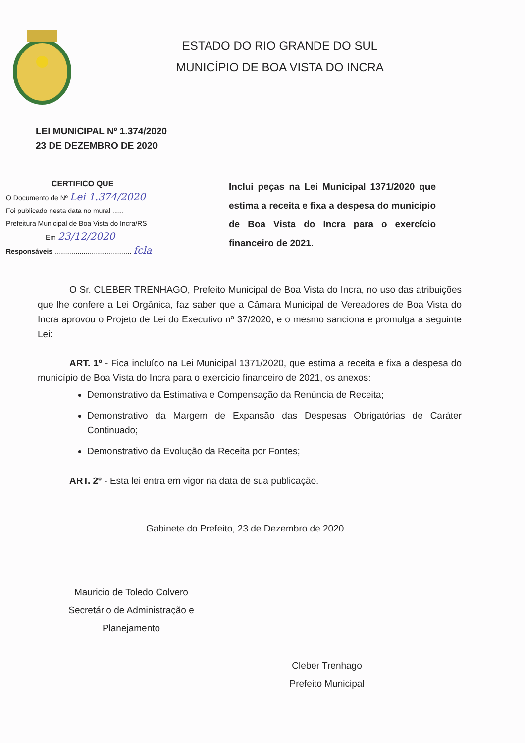ESTADO DO RIO GRANDE DO SUL
MUNICÍPIO DE BOA VISTA DO INCRA
LEI MUNICIPAL Nº 1.374/2020
23 DE DEZEMBRO DE 2020
CERTIFICO QUE
O Documento de Nº Lei 1.374/2020
Foi publicado nesta data no mural ......
Prefeitura Municipal de Boa Vista do Incra/RS
Em 23/12/2020
Responsáveis ........................................ fcla
Inclui peças na Lei Municipal 1371/2020 que estima a receita e fixa a despesa do município de Boa Vista do Incra para o exercício financeiro de 2021.
O Sr. CLEBER TRENHAGO, Prefeito Municipal de Boa Vista do Incra, no uso das atribuições que lhe confere a Lei Orgânica, faz saber que a Câmara Municipal de Vereadores de Boa Vista do Incra aprovou o Projeto de Lei do Executivo nº 37/2020, e o mesmo sanciona e promulga a seguinte Lei:
ART. 1º - Fica incluído na Lei Municipal 1371/2020, que estima a receita e fixa a despesa do município de Boa Vista do Incra para o exercício financeiro de 2021, os anexos:
Demonstrativo da Estimativa e Compensação da Renúncia de Receita;
Demonstrativo da Margem de Expansão das Despesas Obrigatórias de Caráter Continuado;
Demonstrativo da Evolução da Receita por Fontes;
ART. 2º - Esta lei entra em vigor na data de sua publicação.
Gabinete do Prefeito, 23 de Dezembro de 2020.
Mauricio de Toledo Colvero
Secretário de Administração e Planejamento
Cleber Trenhago
Prefeito Municipal